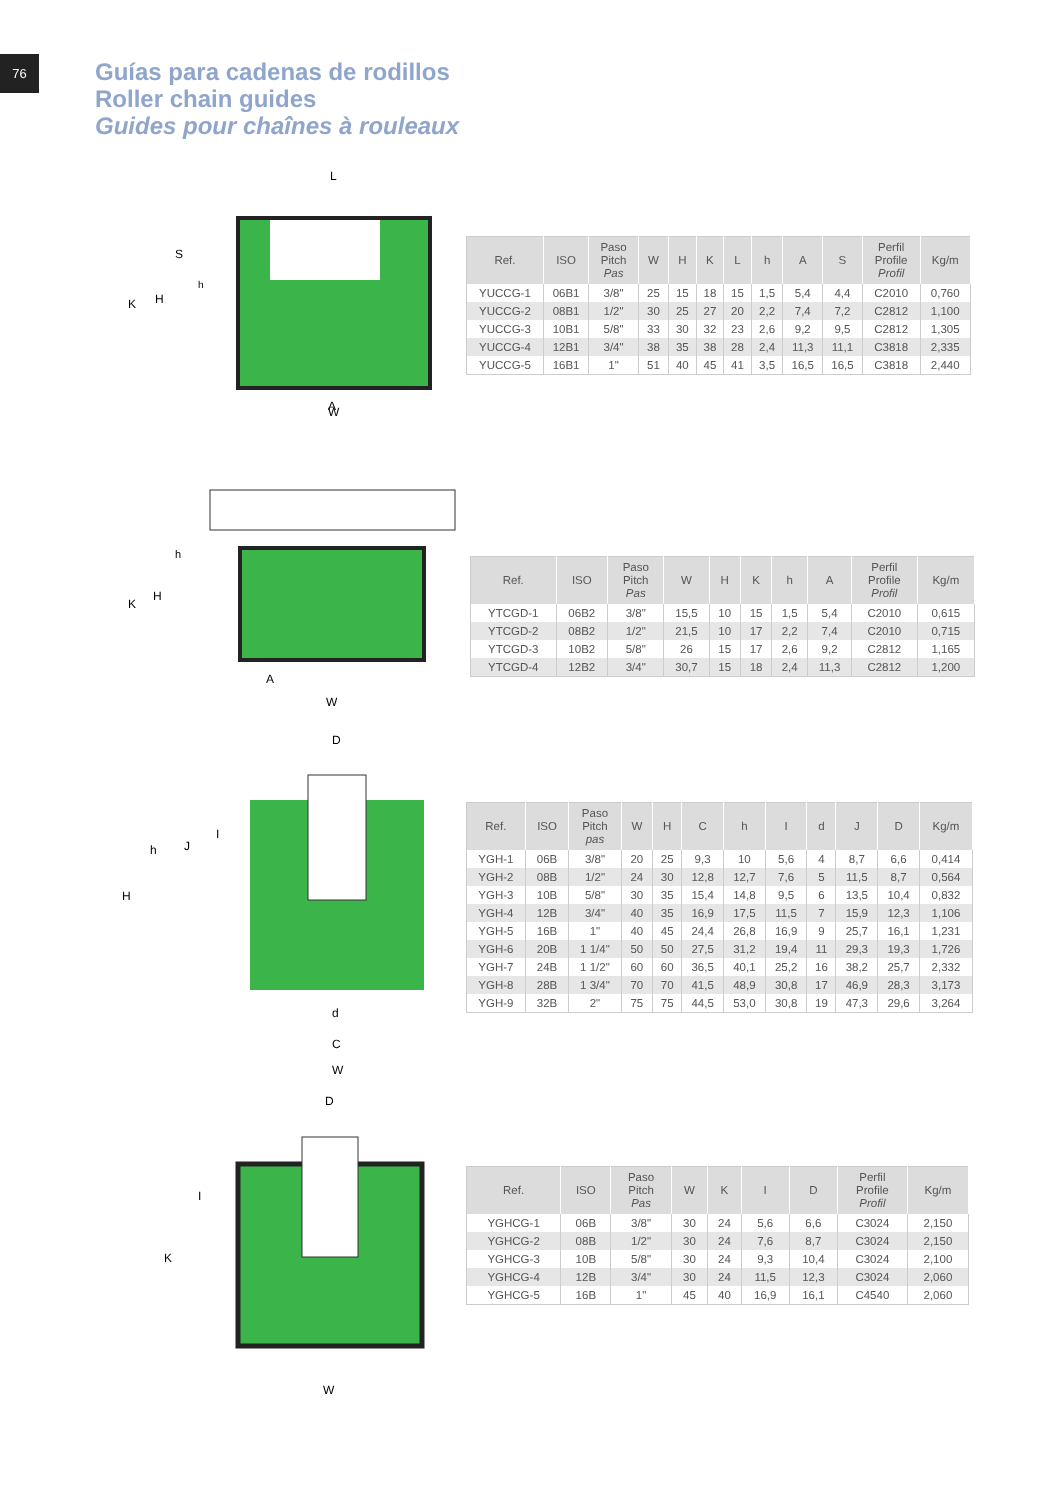76
Guías para cadenas de rodillos
Roller chain guides
Guides pour chaînes à rouleaux
L
K
H
S
h
A
W
| Ref. | ISO | Paso Pitch Pas | W | H | K | L | h | A | S | Perfil Profile Profil | Kg/m |
| --- | --- | --- | --- | --- | --- | --- | --- | --- | --- | --- | --- |
| YUCCG-1 | 06B1 | 3/8" | 25 | 15 | 18 | 15 | 1,5 | 5,4 | 4,4 | C2010 | 0,760 |
| YUCCG-2 | 08B1 | 1/2" | 30 | 25 | 27 | 20 | 2,2 | 7,4 | 7,2 | C2812 | 1,100 |
| YUCCG-3 | 10B1 | 5/8" | 33 | 30 | 32 | 23 | 2,6 | 9,2 | 9,5 | C2812 | 1,305 |
| YUCCG-4 | 12B1 | 3/4" | 38 | 35 | 38 | 28 | 2,4 | 11,3 | 11,1 | C3818 | 2,335 |
| YUCCG-5 | 16B1 | 1" | 51 | 40 | 45 | 41 | 3,5 | 16,5 | 16,5 | C3818 | 2,440 |
K
H
h
A
W
| Ref. | ISO | Paso Pitch Pas | W | H | K | h | A | Perfil Profile Profil | Kg/m |
| --- | --- | --- | --- | --- | --- | --- | --- | --- | --- |
| YTCGD-1 | 06B2 | 3/8" | 15,5 | 10 | 15 | 1,5 | 5,4 | C2010 | 0,615 |
| YTCGD-2 | 08B2 | 1/2" | 21,5 | 10 | 17 | 2,2 | 7,4 | C2010 | 0,715 |
| YTCGD-3 | 10B2 | 5/8" | 26 | 15 | 17 | 2,6 | 9,2 | C2812 | 1,165 |
| YTCGD-4 | 12B2 | 3/4" | 30,7 | 15 | 18 | 2,4 | 11,3 | C2812 | 1,200 |
D
H
h
J
I
d
C
W
| Ref. | ISO | Paso Pitch pas | W | H | C | h | I | d | J | D | Kg/m |
| --- | --- | --- | --- | --- | --- | --- | --- | --- | --- | --- | --- |
| YGH-1 | 06B | 3/8" | 20 | 25 | 9,3 | 10 | 5,6 | 4 | 8,7 | 6,6 | 0,414 |
| YGH-2 | 08B | 1/2" | 24 | 30 | 12,8 | 12,7 | 7,6 | 5 | 11,5 | 8,7 | 0,564 |
| YGH-3 | 10B | 5/8" | 30 | 35 | 15,4 | 14,8 | 9,5 | 6 | 13,5 | 10,4 | 0,832 |
| YGH-4 | 12B | 3/4" | 40 | 35 | 16,9 | 17,5 | 11,5 | 7 | 15,9 | 12,3 | 1,106 |
| YGH-5 | 16B | 1" | 40 | 45 | 24,4 | 26,8 | 16,9 | 9 | 25,7 | 16,1 | 1,231 |
| YGH-6 | 20B | 1 1/4" | 50 | 50 | 27,5 | 31,2 | 19,4 | 11 | 29,3 | 19,3 | 1,726 |
| YGH-7 | 24B | 1 1/2" | 60 | 60 | 36,5 | 40,1 | 25,2 | 16 | 38,2 | 25,7 | 2,332 |
| YGH-8 | 28B | 1 3/4" | 70 | 70 | 41,5 | 48,9 | 30,8 | 17 | 46,9 | 28,3 | 3,173 |
| YGH-9 | 32B | 2" | 75 | 75 | 44,5 | 53,0 | 30,8 | 19 | 47,3 | 29,6 | 3,264 |
D
I
K
W
| Ref. | ISO | Paso Pitch Pas | W | K | I | D | Perfil Profile Profil | Kg/m |
| --- | --- | --- | --- | --- | --- | --- | --- | --- |
| YGHCG-1 | 06B | 3/8" | 30 | 24 | 5,6 | 6,6 | C3024 | 2,150 |
| YGHCG-2 | 08B | 1/2" | 30 | 24 | 7,6 | 8,7 | C3024 | 2,150 |
| YGHCG-3 | 10B | 5/8" | 30 | 24 | 9,3 | 10,4 | C3024 | 2,100 |
| YGHCG-4 | 12B | 3/4" | 30 | 24 | 11,5 | 12,3 | C3024 | 2,060 |
| YGHCG-5 | 16B | 1" | 45 | 40 | 16,9 | 16,1 | C4540 | 2,060 |